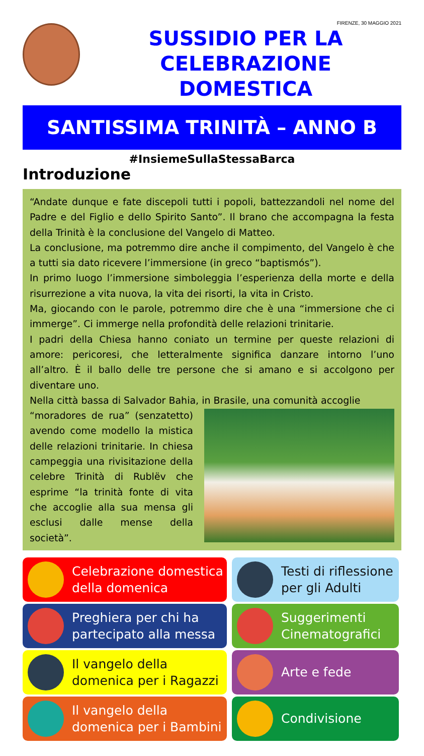FIRENZE, 30 MAGGIO 2021
SUSSIDIO PER LA
CELEBRAZIONE DOMESTICA
SANTISSIMA TRINITÀ – ANNO B
#InsiemeSullaStessaBarca
Introduzione
“Andate dunque e fate discepoli tutti i popoli, battezzandoli nel nome del Padre e del Figlio e dello Spirito Santo”. Il brano che accompagna la festa della Trinità è la conclusione del Vangelo di Matteo.
La conclusione, ma potremmo dire anche il compimento, del Vangelo è che a tutti sia dato ricevere l’immersione (in greco “baptismós”).
In primo luogo l’immersione simboleggia l’esperienza della morte e della risurrezione a vita nuova, la vita dei risorti, la vita in Cristo.
Ma, giocando con le parole, potremmo dire che è una “immersione che ci immerge”. Ci immerge nella profondità delle relazioni trinitarie.
I padri della Chiesa hanno coniato un termine per queste relazioni di amore: pericoresi, che letteralmente significa danzare intorno l’uno all’altro. È il ballo delle tre persone che si amano e si accolgono per diventare uno.
Nella città bassa di Salvador Bahia, in Brasile, una comunità accoglie
“moradores de rua” (senzatetto) avendo come modello la mistica delle relazioni trinitarie. In chiesa campeggia una rivisitazione della celebre Trinità di Rublëv che esprime “la trinità fonte di vita che accoglie alla sua mensa gli esclusi dalle mense della società”.
Celebrazione domestica della domenica
Testi di riflessione per gli Adulti
Preghiera per chi ha partecipato alla messa
Suggerimenti Cinematografici
Il vangelo della domenica per i Ragazzi
Arte e fede
Il vangelo della domenica per i Bambini
Condivisione